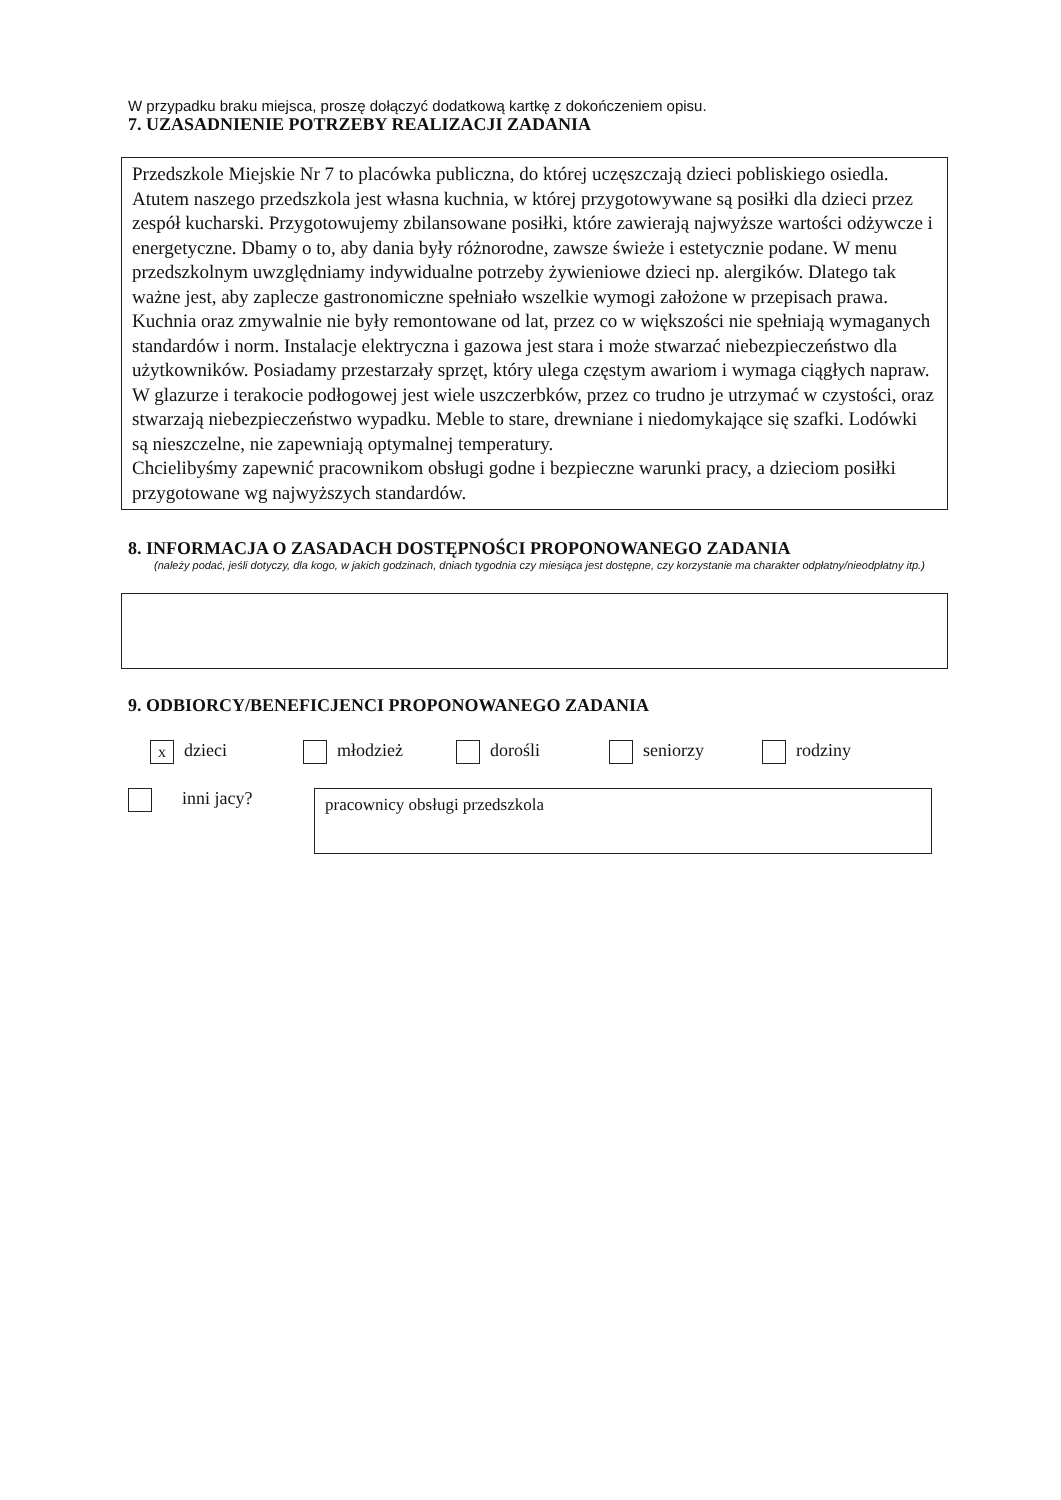W przypadku braku miejsca, proszę dołączyć dodatkową kartkę z dokończeniem opisu.
7. UZASADNIENIE POTRZEBY REALIZACJI ZADANIA
Przedszkole Miejskie Nr 7 to placówka publiczna, do której uczęszczają dzieci pobliskiego osiedla. Atutem naszego przedszkola jest własna kuchnia, w której przygotowywane są posiłki dla dzieci przez zespół kucharski. Przygotowujemy zbilansowane posiłki, które zawierają najwyższe wartości odżywcze i energetyczne. Dbamy o to, aby dania były różnorodne, zawsze świeże i estetycznie podane. W menu przedszkolnym uwzględniamy indywidualne potrzeby żywieniowe dzieci np. alergików. Dlatego tak ważne jest, aby zaplecze gastronomiczne spełniało wszelkie wymogi założone w przepisach prawa.
Kuchnia oraz zmywalnie nie były remontowane od lat, przez co w większości nie spełniają wymaganych standardów i norm. Instalacje elektryczna i gazowa jest stara i może stwarzać niebezpieczeństwo dla użytkowników. Posiadamy przestarzały sprzęt, który ulega częstym awariom i wymaga ciągłych napraw. W glazurze i terakocie podłogowej jest wiele uszczerbków, przez co trudno je utrzymać w czystości, oraz stwarzają niebezpieczeństwo wypadku. Meble to stare, drewniane i niedomykające się szafki. Lodówki są nieszczelne, nie zapewniają optymalnej temperatury.
Chcielibyśmy zapewnić pracownikom obsługi godne i bezpieczne warunki pracy, a dzieciom posiłki przygotowane wg najwyższych standardów.
8. INFORMACJA O ZASADACH DOSTĘPNOŚCI PROPONOWANEGO ZADANIA
(należy podać, jeśli dotyczy, dla kogo, w jakich godzinach, dniach tygodnia czy miesiąca jest dostępne, czy korzystanie ma charakter odpłatny/nieodpłatny itp.)
9. ODBIORCY/BENEFICJENCI PROPONOWANEGO ZADANIA
xdzieci młodzież dorośli seniorzy rodziny
inni jacy?
pracownicy obsługi przedszkola